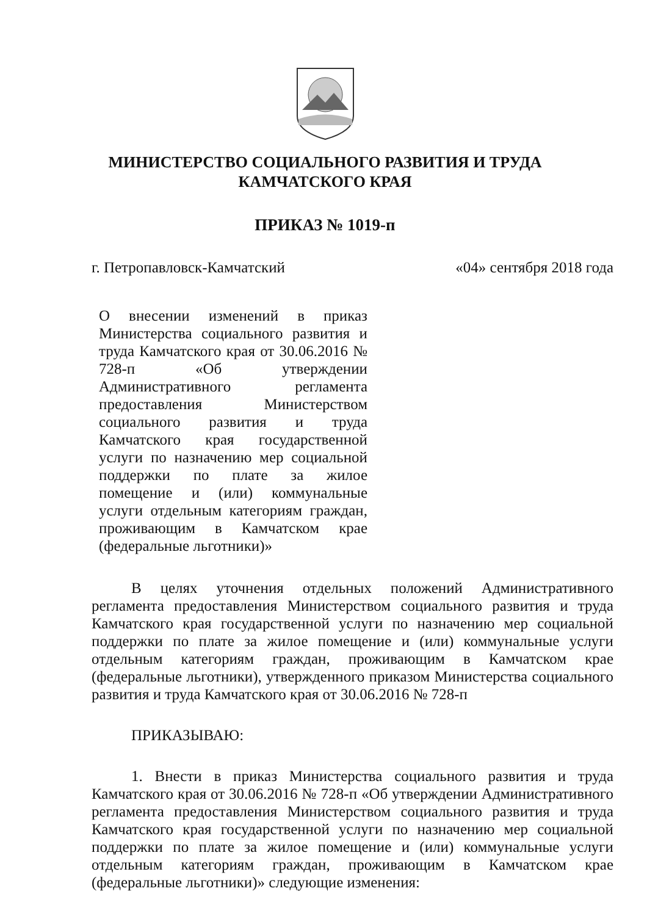МИНИСТЕРСТВО СОЦИАЛЬНОГО РАЗВИТИЯ И ТРУДА
КАМЧАТСКОГО КРАЯ
ПРИКАЗ № 1019-п
г. Петропавловск-Камчатский «04» сентября 2018 года
О внесении изменений в приказ Министерства социального развития и труда Камчатского края от 30.06.2016 № 728-п «Об утверждении Административного регламента предоставления Министерством социального развития и труда Камчатского края государственной услуги по назначению мер социальной поддержки по плате за жилое помещение и (или) коммунальные услуги отдельным категориям граждан, проживающим в Камчатском крае (федеральные льготники)»
В целях уточнения отдельных положений Административного регламента предоставления Министерством социального развития и труда Камчатского края государственной услуги по назначению мер социальной поддержки по плате за жилое помещение и (или) коммунальные услуги отдельным категориям граждан, проживающим в Камчатском крае (федеральные льготники), утвержденного приказом Министерства социального развития и труда Камчатского края от 30.06.2016 № 728-п
ПРИКАЗЫВАЮ:
1. Внести в приказ Министерства социального развития и труда Камчатского края от 30.06.2016 № 728-п «Об утверждении Административного регламента предоставления Министерством социального развития и труда Камчатского края государственной услуги по назначению мер социальной поддержки по плате за жилое помещение и (или) коммунальные услуги отдельным категориям граждан, проживающим в Камчатском крае (федеральные льготники)» следующие изменения: